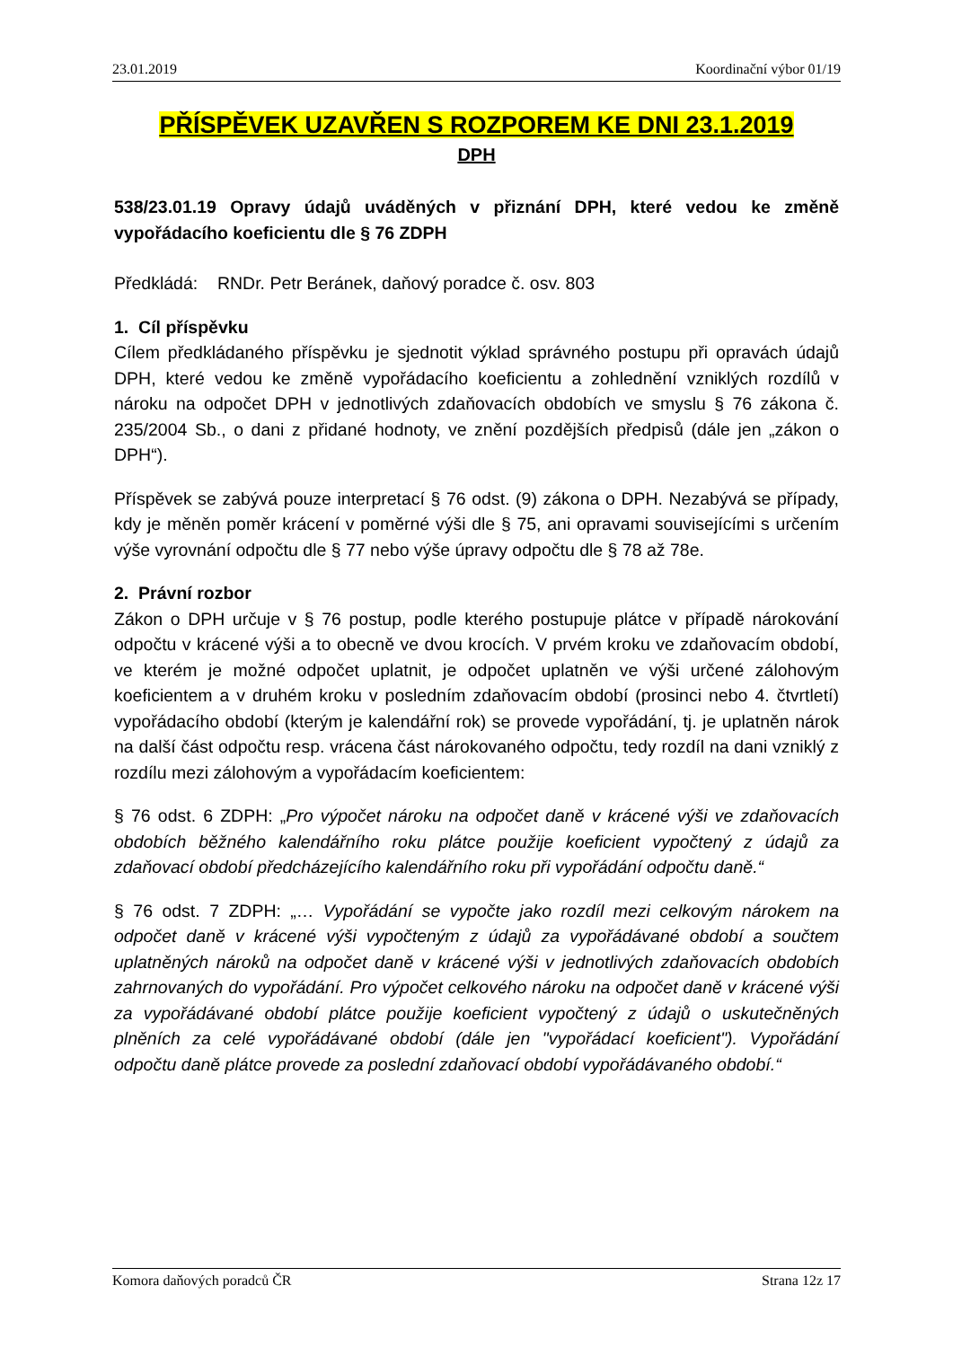23.01.2019 Koordinační výbor 01/19
PŘÍSPĚVEK UZAVŘEN S ROZPOREM KE DNI 23.1.2019
DPH
538/23.01.19 Opravy údajů uváděných v přiznání DPH, které vedou ke změně vypořádacího koeficientu dle § 76 ZDPH
Předkládá: RNDr. Petr Beránek, daňový poradce č. osv. 803
1. Cíl příspěvku
Cílem předkládaného příspěvku je sjednotit výklad správného postupu při opravách údajů DPH, které vedou ke změně vypořádacího koeficientu a zohlednění vzniklých rozdílů v nároku na odpočet DPH v jednotlivých zdaňovacích obdobích ve smyslu § 76 zákona č. 235/2004 Sb., o dani z přidané hodnoty, ve znění pozdějších předpisů (dále jen „zákon o DPH“).
Příspěvek se zabývá pouze interpretací § 76 odst. (9) zákona o DPH. Nezabývá se případy, kdy je měněn poměr krácení v poměrné výši dle § 75, ani opravami souvisejícími s určením výše vyrovnání odpočtu dle § 77 nebo výše úpravy odpočtu dle § 78 až 78e.
2. Právní rozbor
Zákon o DPH určuje v § 76 postup, podle kterého postupuje plátce v případě nárokování odpočtu v krácené výši a to obecně ve dvou krocích. V prvém kroku ve zdaňovacím období, ve kterém je možné odpočet uplatnit, je odpočet uplatněn ve výši určené zálohovým koeficientem a v druhém kroku v posledním zdaňovacím období (prosinci nebo 4. čtvrtletí) vypořádacího období (kterým je kalendářní rok) se provede vypořádání, tj. je uplatněn nárok na další část odpočtu resp. vrácena část nárokovaného odpočtu, tedy rozdíl na dani vzniklý z rozdílu mezi zálohovým a vypořádacím koeficientem:
§ 76 odst. 6 ZDPH: „Pro výpočet nároku na odpočet daně v krácené výši ve zdaňovacích obdobích běžného kalendářního roku plátce použije koeficient vypočtený z údajů za zdaňovací období předcházejícího kalendářního roku při vypořádání odpočtu daně.“
§ 76 odst. 7 ZDPH: „… Vypořádání se vypočte jako rozdíl mezi celkovým nárokem na odpočet daně v krácené výši vypočteným z údajů za vypořádávané období a součtem uplatněných nároků na odpočet daně v krácené výši v jednotlivých zdaňovacích obdobích zahrnovaných do vypořádání. Pro výpočet celkového nároku na odpočet daně v krácené výši za vypořádávané období plátce použije koeficient vypočtený z údajů o uskutečněných plněních za celé vypořádávané období (dále jen "vypořádací koeficient"). Vypořádání odpočtu daně plátce provede za poslední zdaňovací období vypořádávaného období.“
Komora daňových poradců ČR Strana 12z 17